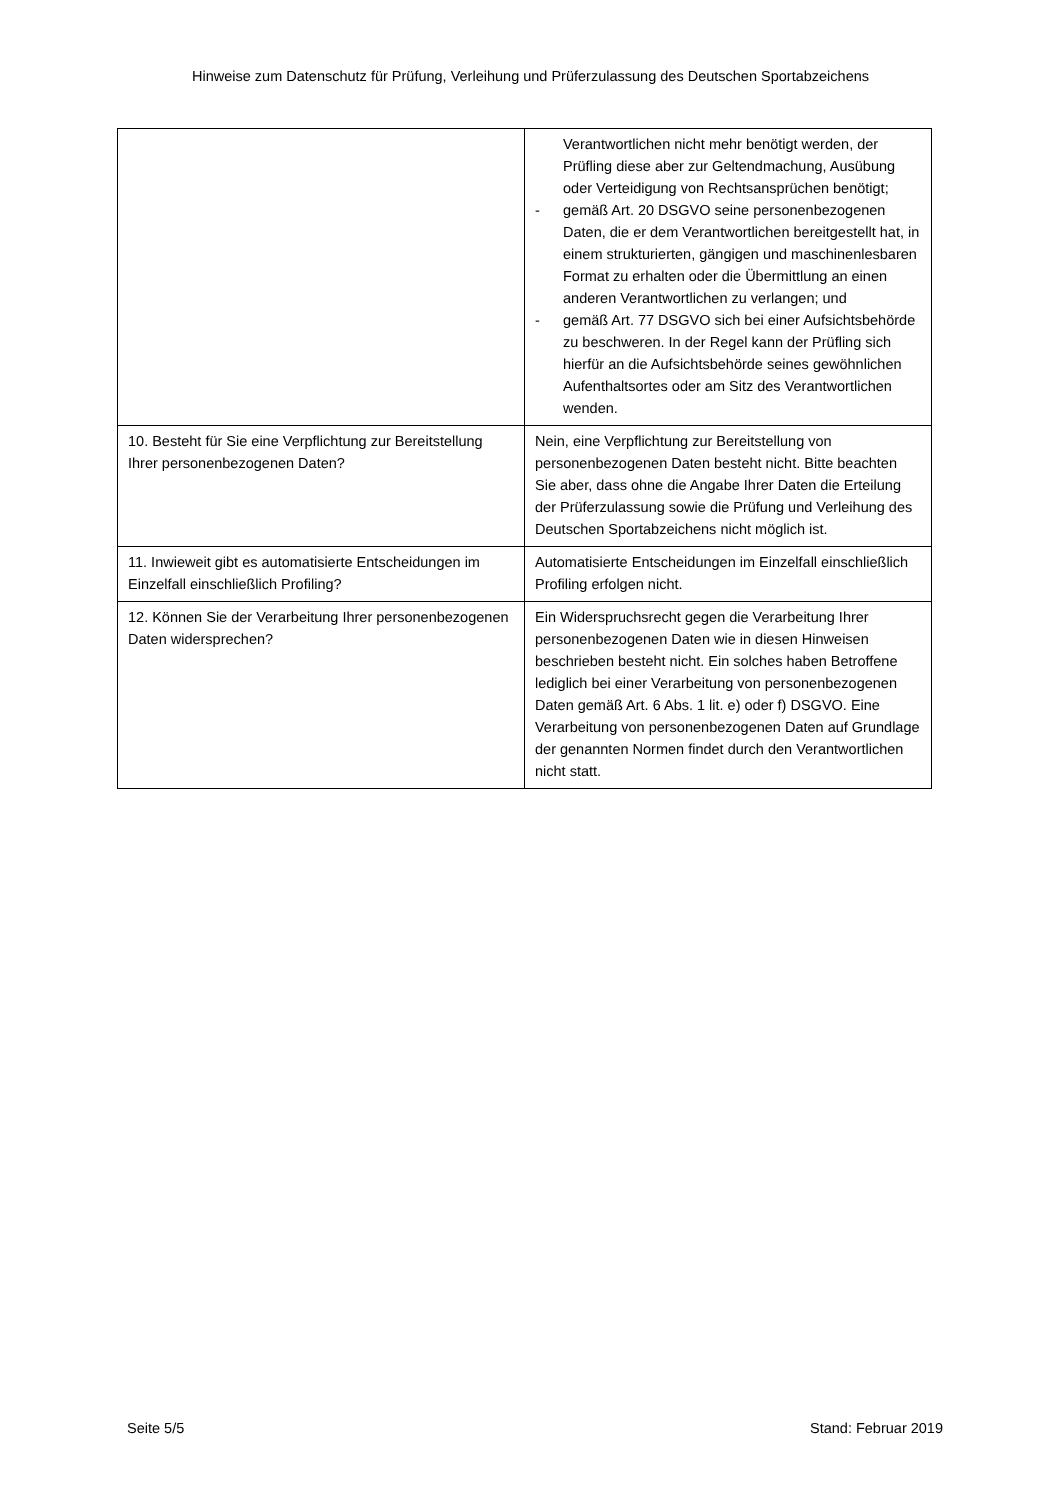Hinweise zum Datenschutz für Prüfung, Verleihung und Prüferzulassung des Deutschen Sportabzeichens
| | Verantwortlichen nicht mehr benötigt werden, der Prüfling diese aber zur Geltendmachung, Ausübung oder Verteidigung von Rechtsansprüchen benötigt; - gemäß Art. 20 DSGVO seine personenbezogenen Daten, die er dem Verantwortlichen bereitgestellt hat, in einem strukturierten, gängigen und maschinenlesbaren Format zu erhalten oder die Übermittlung an einen anderen Verantwortlichen zu verlangen; und - gemäß Art. 77 DSGVO sich bei einer Aufsichtsbehörde zu beschweren. In der Regel kann der Prüfling sich hierfür an die Aufsichtsbehörde seines gewöhnlichen Aufenthaltsortes oder am Sitz des Verantwortlichen wenden. |
| 10. Besteht für Sie eine Verpflichtung zur Bereitstellung Ihrer personenbezogenen Daten? | Nein, eine Verpflichtung zur Bereitstellung von personenbezogenen Daten besteht nicht. Bitte beachten Sie aber, dass ohne die Angabe Ihrer Daten die Erteilung der Prüferzulassung sowie die Prüfung und Verleihung des Deutschen Sportabzeichens nicht möglich ist. |
| 11. Inwieweit gibt es automatisierte Entscheidungen im Einzelfall einschließlich Profiling? | Automatisierte Entscheidungen im Einzelfall einschließlich Profiling erfolgen nicht. |
| 12. Können Sie der Verarbeitung Ihrer personenbezogenen Daten widersprechen? | Ein Widerspruchsrecht gegen die Verarbeitung Ihrer personenbezogenen Daten wie in diesen Hinweisen beschrieben besteht nicht. Ein solches haben Betroffene lediglich bei einer Verarbeitung von personenbezogenen Daten gemäß Art. 6 Abs. 1 lit. e) oder f) DSGVO. Eine Verarbeitung von personenbezogenen Daten auf Grundlage der genannten Normen findet durch den Verantwortlichen nicht statt. |
Seite 5/5 Stand: Februar 2019